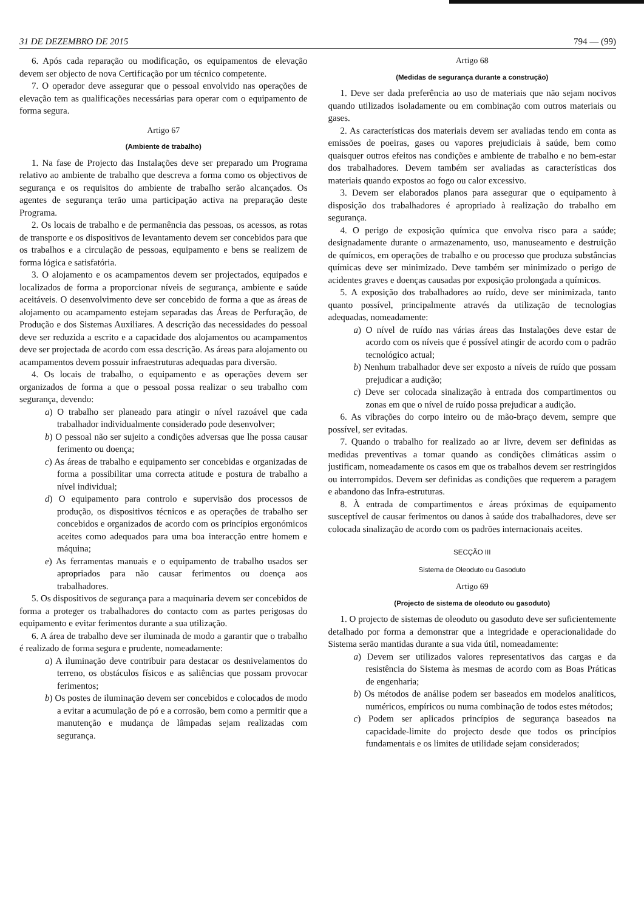31 DE DEZEMBRO DE 2015 794 — (99)
6. Após cada reparação ou modificação, os equipamentos de elevação devem ser objecto de nova Certificação por um técnico competente.
7. O operador deve assegurar que o pessoal envolvido nas operações de elevação tem as qualificações necessárias para operar com o equipamento de forma segura.
Artigo 67
(Ambiente de trabalho)
1. Na fase de Projecto das Instalações deve ser preparado um Programa relativo ao ambiente de trabalho que descreva a forma como os objectivos de segurança e os requisitos do ambiente de trabalho serão alcançados. Os agentes de segurança terão uma participação activa na preparação deste Programa.
2. Os locais de trabalho e de permanência das pessoas, os acessos, as rotas de transporte e os dispositivos de levantamento devem ser concebidos para que os trabalhos e a circulação de pessoas, equipamento e bens se realizem de forma lógica e satisfatória.
3. O alojamento e os acampamentos devem ser projectados, equipados e localizados de forma a proporcionar níveis de segurança, ambiente e saúde aceitáveis. O desenvolvimento deve ser concebido de forma a que as áreas de alojamento ou acampamento estejam separadas das Áreas de Perfuração, de Produção e dos Sistemas Auxiliares. A descrição das necessidades do pessoal deve ser reduzida a escrito e a capacidade dos alojamentos ou acampamentos deve ser projectada de acordo com essa descrição. As áreas para alojamento ou acampamentos devem possuir infraestruturas adequadas para diversão.
4. Os locais de trabalho, o equipamento e as operações devem ser organizados de forma a que o pessoal possa realizar o seu trabalho com segurança, devendo:
a) O trabalho ser planeado para atingir o nível razoável que cada trabalhador individualmente considerado pode desenvolver;
b) O pessoal não ser sujeito a condições adversas que lhe possa causar ferimento ou doença;
c) As áreas de trabalho e equipamento ser concebidas e organizadas de forma a possibilitar uma correcta atitude e postura de trabalho a nível individual;
d) O equipamento para controlo e supervisão dos processos de produção, os dispositivos técnicos e as operações de trabalho ser concebidos e organizados de acordo com os princípios ergonómicos aceites como adequados para uma boa interacção entre homem e máquina;
e) As ferramentas manuais e o equipamento de trabalho usados ser apropriados para não causar ferimentos ou doença aos trabalhadores.
5. Os dispositivos de segurança para a maquinaria devem ser concebidos de forma a proteger os trabalhadores do contacto com as partes perigosas do equipamento e evitar ferimentos durante a sua utilização.
6. A área de trabalho deve ser iluminada de modo a garantir que o trabalho é realizado de forma segura e prudente, nomeadamente:
a) A iluminação deve contribuir para destacar os desnivelamentos do terreno, os obstáculos físicos e as saliências que possam provocar ferimentos;
b) Os postes de iluminação devem ser concebidos e colocados de modo a evitar a acumulação de pó e a corrosão, bem como a permitir que a manutenção e mudança de lâmpadas sejam realizadas com segurança.
Artigo 68
(Medidas de segurança durante a construção)
1. Deve ser dada preferência ao uso de materiais que não sejam nocivos quando utilizados isoladamente ou em combinação com outros materiais ou gases.
2. As características dos materiais devem ser avaliadas tendo em conta as emissões de poeiras, gases ou vapores prejudiciais à saúde, bem como quaisquer outros efeitos nas condições e ambiente de trabalho e no bem-estar dos trabalhadores. Devem também ser avaliadas as características dos materiais quando expostos ao fogo ou calor excessivo.
3. Devem ser elaborados planos para assegurar que o equipamento à disposição dos trabalhadores é apropriado à realização do trabalho em segurança.
4. O perigo de exposição química que envolva risco para a saúde; designadamente durante o armazenamento, uso, manuseamento e destruição de químicos, em operações de trabalho e ou processo que produza substâncias químicas deve ser minimizado. Deve também ser minimizado o perigo de acidentes graves e doenças causadas por exposição prolongada a químicos.
5. A exposição dos trabalhadores ao ruído, deve ser minimizada, tanto quanto possível, principalmente através da utilização de tecnologias adequadas, nomeadamente:
a) O nível de ruído nas várias áreas das Instalações deve estar de acordo com os níveis que é possível atingir de acordo com o padrão tecnológico actual;
b) Nenhum trabalhador deve ser exposto a níveis de ruído que possam prejudicar a audição;
c) Deve ser colocada sinalização à entrada dos compartimentos ou zonas em que o nível de ruído possa prejudicar a audição.
6. As vibrações do corpo inteiro ou de mão-braço devem, sempre que possível, ser evitadas.
7. Quando o trabalho for realizado ao ar livre, devem ser definidas as medidas preventivas a tomar quando as condições climáticas assim o justificam, nomeadamente os casos em que os trabalhos devem ser restringidos ou interrompidos. Devem ser definidas as condições que requerem a paragem e abandono das Infra-estruturas.
8. À entrada de compartimentos e áreas próximas de equipamento susceptível de causar ferimentos ou danos à saúde dos trabalhadores, deve ser colocada sinalização de acordo com os padrões internacionais aceites.
SECÇÃO III
Sistema de Oleoduto ou Gasoduto
Artigo 69
(Projecto de sistema de oleoduto ou gasoduto)
1. O projecto de sistemas de oleoduto ou gasoduto deve ser suficientemente detalhado por forma a demonstrar que a integridade e operacionalidade do Sistema serão mantidas durante a sua vida útil, nomeadamente:
a) Devem ser utilizados valores representativos das cargas e da resistência do Sistema às mesmas de acordo com as Boas Práticas de engenharia;
b) Os métodos de análise podem ser baseados em modelos analíticos, numéricos, empíricos ou numa combinação de todos estes métodos;
c) Podem ser aplicados princípios de segurança baseados na capacidade-limite do projecto desde que todos os princípios fundamentais e os limites de utilidade sejam considerados;